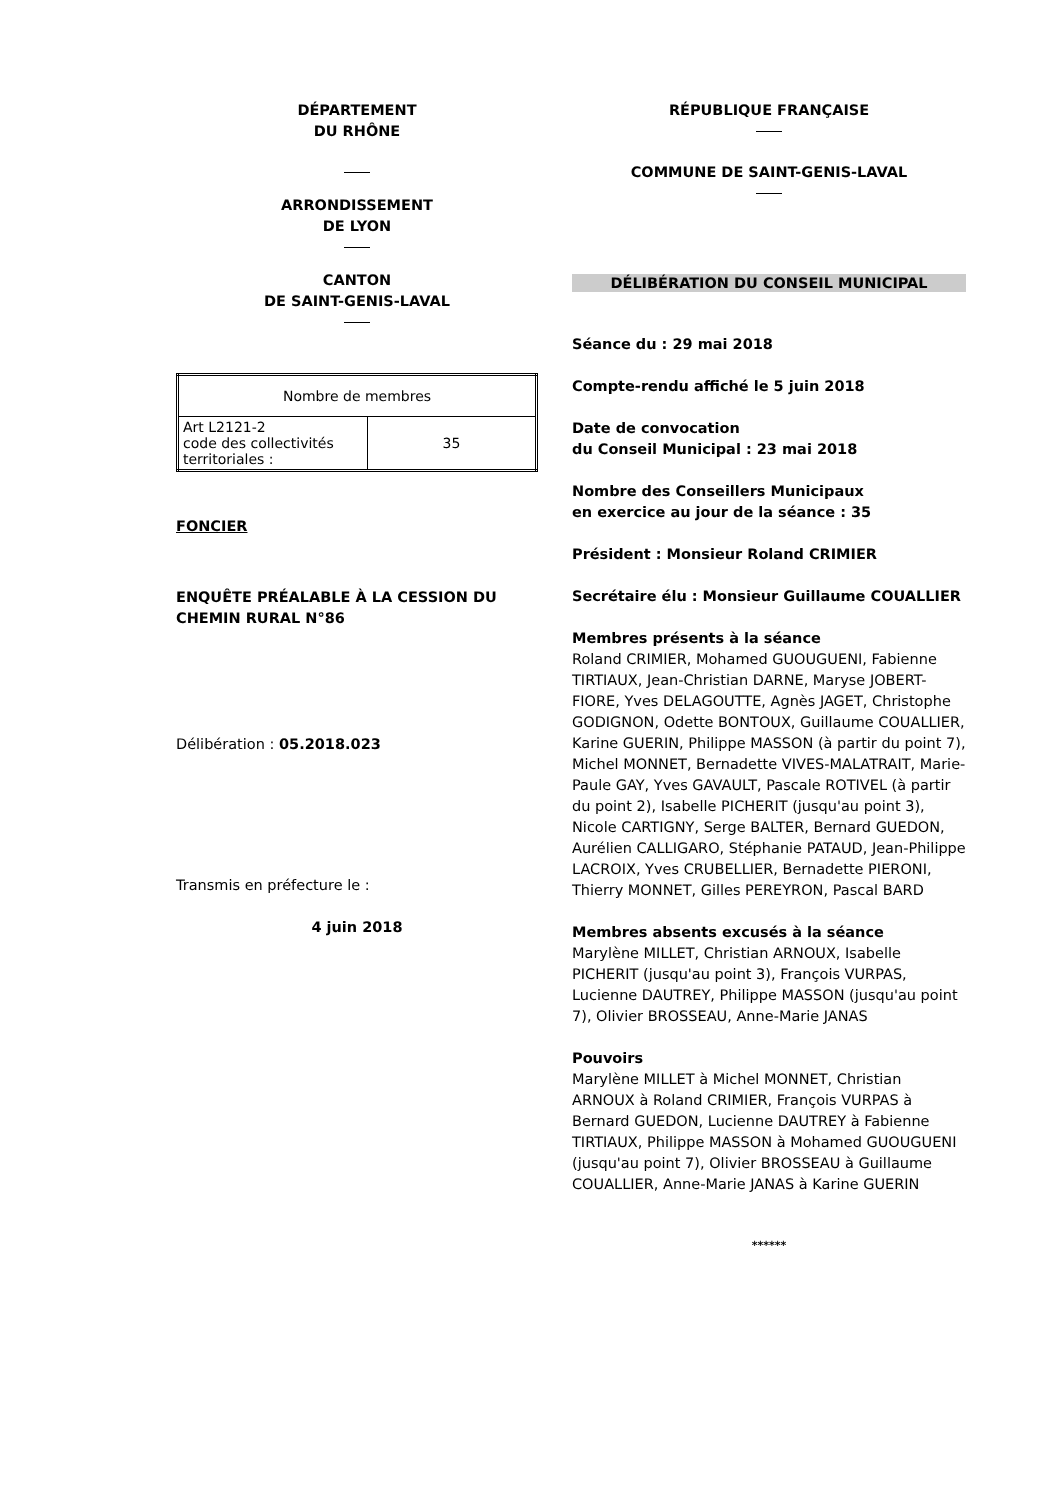DÉPARTEMENT
DU RHÔNE
ARRONDISSEMENT
DE LYON
CANTON
DE SAINT-GENIS-LAVAL
| Nombre de membres | |
| Art L2121-2 code des collectivités territoriales : | 35 |
FONCIER
ENQUÊTE PRÉALABLE À LA CESSION DU CHEMIN RURAL N°86
Délibération : 05.2018.023
Transmis en préfecture le :
4 juin 2018
RÉPUBLIQUE FRANÇAISE
COMMUNE DE SAINT-GENIS-LAVAL
DÉLIBÉRATION DU CONSEIL MUNICIPAL
Séance du : 29 mai 2018
Compte-rendu affiché le 5 juin 2018
Date de convocation
du Conseil Municipal : 23 mai 2018
Nombre des Conseillers Municipaux
en exercice au jour de la séance : 35
Président : Monsieur Roland CRIMIER
Secrétaire élu : Monsieur Guillaume COUALLIER
Membres présents à la séance
Roland CRIMIER, Mohamed GUOUGUENI, Fabienne TIRTIAUX, Jean-Christian DARNE, Maryse JOBERT-FIORE, Yves DELAGOUTTE, Agnès JAGET, Christophe GODIGNON, Odette BONTOUX, Guillaume COUALLIER, Karine GUERIN, Philippe MASSON (à partir du point 7), Michel MONNET, Bernadette VIVES-MALATRAIT, Marie-Paule GAY, Yves GAVAULT, Pascale ROTIVEL (à partir du point 2), Isabelle PICHERIT (jusqu'au point 3), Nicole CARTIGNY, Serge BALTER, Bernard GUEDON, Aurélien CALLIGARO, Stéphanie PATAUD, Jean-Philippe LACROIX, Yves CRUBELLIER, Bernadette PIERONI, Thierry MONNET, Gilles PEREYRON, Pascal BARD
Membres absents excusés à la séance
Marylène MILLET, Christian ARNOUX, Isabelle PICHERIT (jusqu'au point 3), François VURPAS, Lucienne DAUTREY, Philippe MASSON (jusqu'au point 7), Olivier BROSSEAU, Anne-Marie JANAS
Pouvoirs
Marylène MILLET à Michel MONNET, Christian ARNOUX à Roland CRIMIER, François VURPAS à Bernard GUEDON, Lucienne DAUTREY à Fabienne TIRTIAUX, Philippe MASSON à Mohamed GUOUGUENI (jusqu'au point 7), Olivier BROSSEAU à Guillaume COUALLIER, Anne-Marie JANAS à Karine GUERIN
******